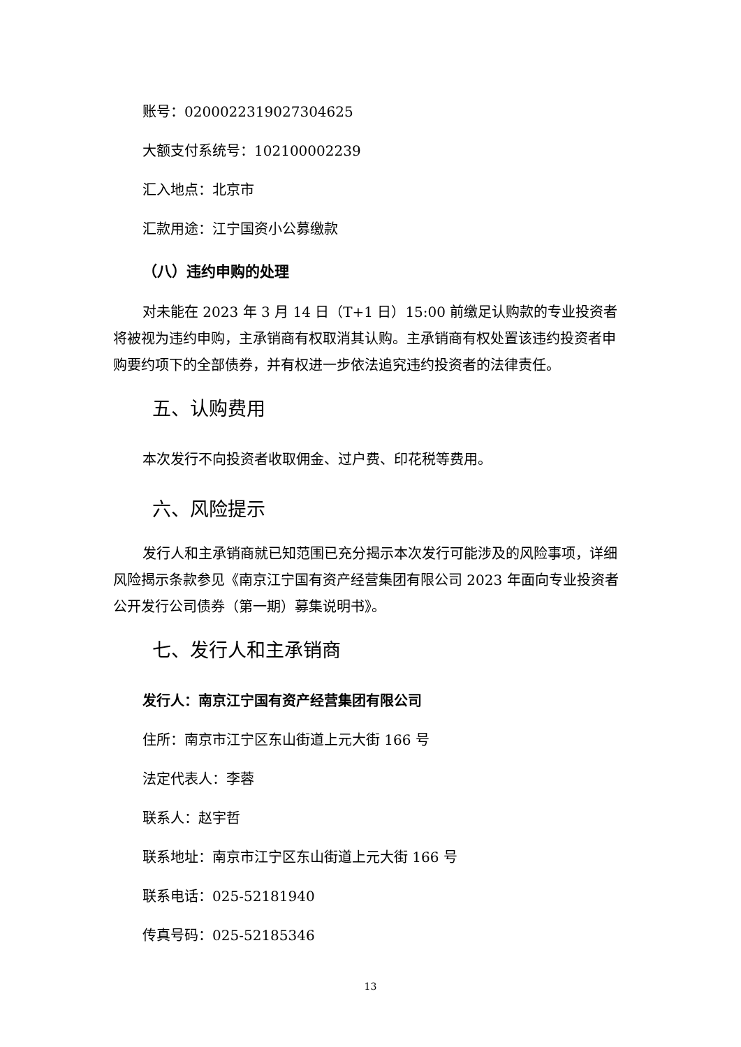账号：0200022319027304625
大额支付系统号：102100002239
汇入地点：北京市
汇款用途：江宁国资小公募缴款
（八）违约申购的处理
对未能在 2023 年 3 月 14 日（T+1 日）15:00 前缴足认购款的专业投资者将被视为违约申购，主承销商有权取消其认购。主承销商有权处置该违约投资者申购要约项下的全部债券，并有权进一步依法追究违约投资者的法律责任。
五、认购费用
本次发行不向投资者收取佣金、过户费、印花税等费用。
六、风险提示
发行人和主承销商就已知范围已充分揭示本次发行可能涉及的风险事项，详细风险揭示条款参见《南京江宁国有资产经营集团有限公司 2023 年面向专业投资者公开发行公司债券（第一期）募集说明书》。
七、发行人和主承销商
发行人：南京江宁国有资产经营集团有限公司
住所：南京市江宁区东山街道上元大街 166 号
法定代表人：李蓉
联系人：赵宇哲
联系地址：南京市江宁区东山街道上元大街 166 号
联系电话：025-52181940
传真号码：025-52185346
13